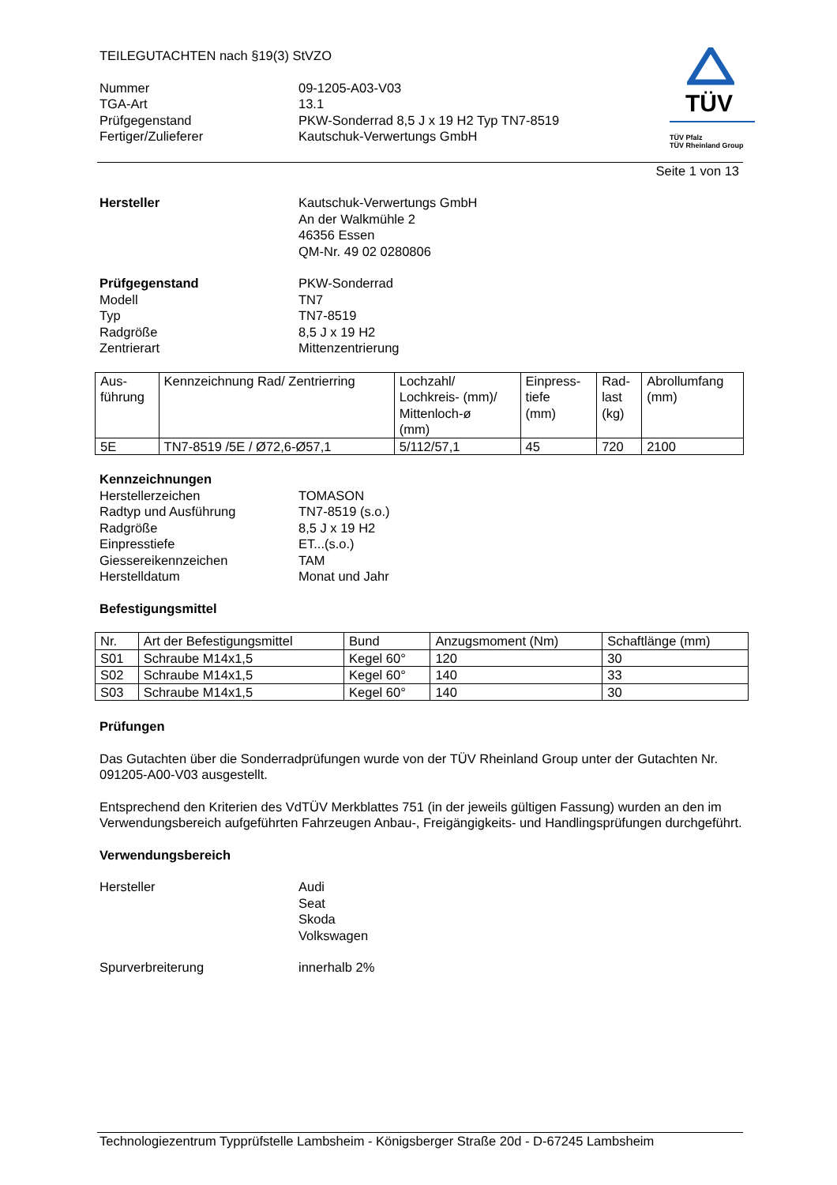TÜV
TÜV Pfalz
TÜV Rheinland Group
TEILEGUTACHTEN nach §19(3) StVZO
Nummer
TGA-Art
Prüfgegenstand
Fertiger/Zulieferer
09-1205-A03-V03
13.1
PKW-Sonderrad 8,5 J x 19 H2 Typ TN7-8519
Kautschuk-Verwertungs GmbH
Seite 1 von 13
Hersteller
Kautschuk-Verwertungs GmbH
An der Walkmühle 2
46356 Essen
QM-Nr. 49 02 0280806
Prüfgegenstand
Modell
Typ
Radgröße
Zentrierart
PKW-Sonderrad
TN7
TN7-8519
8,5 J x 19 H2
Mittenzentrierung
| Aus- führung | Kennzeichnung Rad/ Zentrierring | Lochzahl/ Lochkreis- (mm)/ Mittenloch-ø (mm) | Einpress- tiefe (mm) | Rad- last (kg) | Abrollumfang (mm) |
| --- | --- | --- | --- | --- | --- |
| 5E | TN7-8519 /5E / Ø72,6-Ø57,1 | 5/112/57,1 | 45 | 720 | 2100 |
Kennzeichnungen
Herstellerzeichen
Radtyp und Ausführung
Radgröße
Einpresstiefe
Giessereikennzeichen
Herstelldatum
TOMASON
TN7-8519 (s.o.)
8,5 J x 19 H2
ET...(s.o.)
TAM
Monat und Jahr
Befestigungsmittel
| Nr. | Art der Befestigungsmittel | Bund | Anzugsmoment (Nm) | Schaftlänge (mm) |
| --- | --- | --- | --- | --- |
| S01 | Schraube M14x1,5 | Kegel 60° | 120 | 30 |
| S02 | Schraube M14x1,5 | Kegel 60° | 140 | 33 |
| S03 | Schraube M14x1,5 | Kegel 60° | 140 | 30 |
Prüfungen
Das Gutachten über die Sonderradprüfungen wurde von der TÜV Rheinland Group unter der Gutachten Nr. 091205-A00-V03 ausgestellt.
Entsprechend den Kriterien des VdTÜV Merkblattes 751 (in der jeweils gültigen Fassung) wurden an den im Verwendungsbereich aufgeführten Fahrzeugen Anbau-, Freigängigkeits- und Handlingsprüfungen durchgeführt.
Verwendungsbereich
Hersteller
Audi
Seat
Skoda
Volkswagen
Spurverbreiterung
innerhalb 2%
Technologiezentrum Typprüfstelle Lambsheim - Königsberger Straße 20d - D-67245 Lambsheim